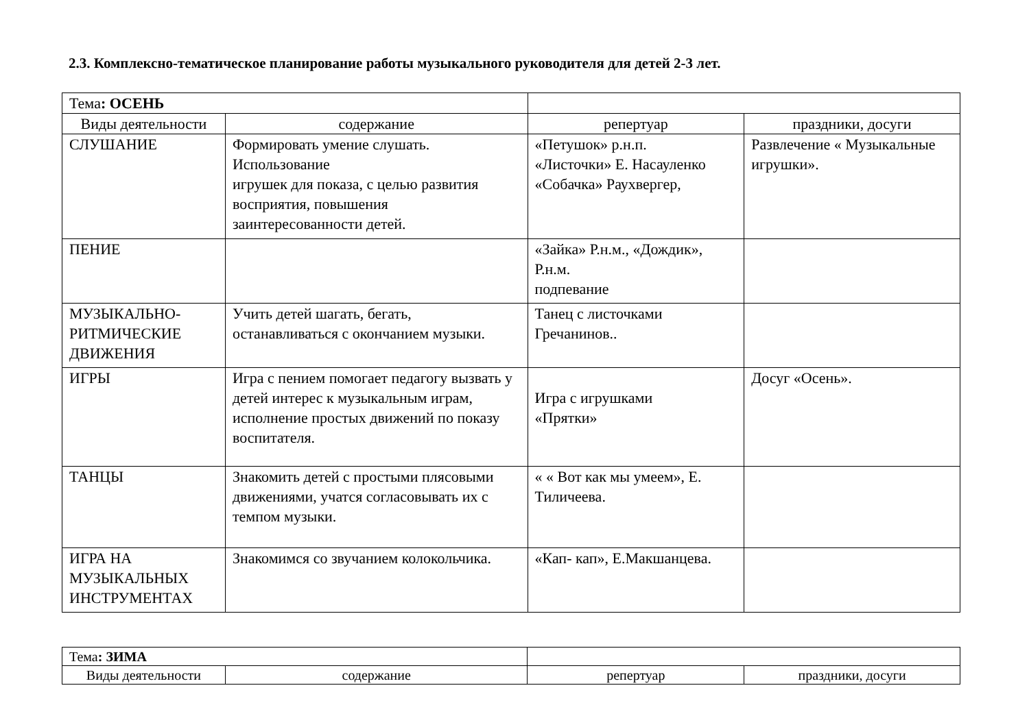2.3. Комплексно-тематическое планирование работы музыкального руководителя для детей 2-3 лет.
| Тема : ОСЕНЬ | | | |
| Виды деятельности | содержание | репертуар | праздники, досуги |
| СЛУШАНИЕ | Формировать умение слушать. Использование игрушек для показа, с целью развития восприятия, повышения заинтересованности детей. | «Петушок» р.н.п. «Листочки» Е. Насауленко «Собачка» Раухвергер, | Развлечение « Музыкальные игрушки». |
| ПЕНИЕ | | «Зайка» Р.н.м., «Дождик», Р.н.м. подпевание | |
| МУЗЫКАЛЬНО-РИТМИЧЕСКИЕ ДВИЖЕНИЯ | Учить детей шагать, бегать, останавливаться с окончанием музыки. | Танец с листочками Гречанинов.. | |
| ИГРЫ | Игра с пением помогает педагогу вызвать у детей интерес к музыкальным играм, исполнение простых движений по показу воспитателя. | Игра с игрушками «Прятки» | Досуг «Осень». |
| ТАНЦЫ | Знакомить детей с простыми плясовыми движениями, учатся согласовывать их с темпом музыки. | « « Вот как мы умеем», Е. Тиличеева. | |
| ИГРА НА МУЗЫКАЛЬНЫХ ИНСТРУМЕНТАХ | Знакомимся со звучанием колокольчика. | «Кап- кап», Е.Макшанцева. | |
| Тема : ЗИМА | | | |
| Виды деятельности | содержание | репертуар | праздники, досуги |